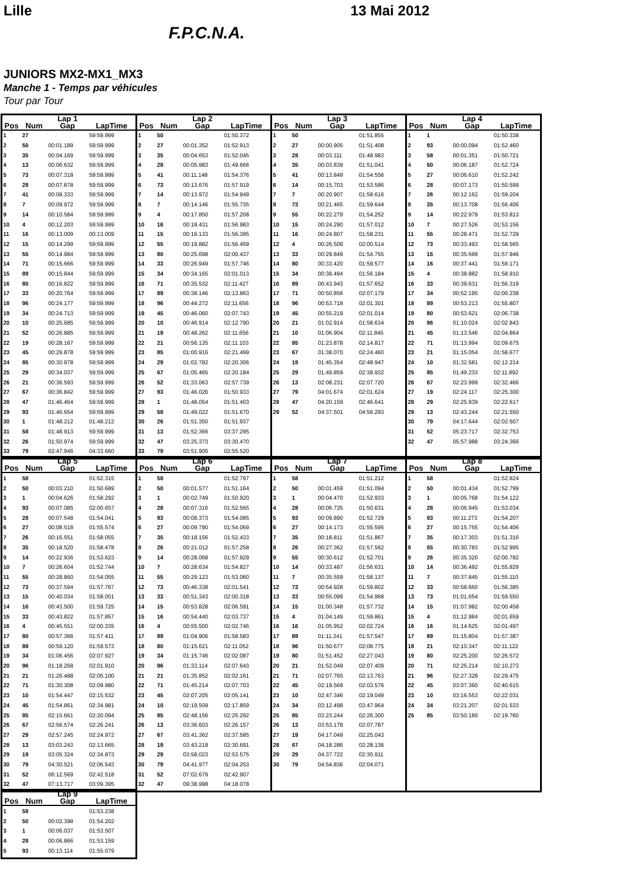Lille 13 Mai 2012
F.P.C.N.A.
JUNIORS MX2-MX1_MX3
Manche 1 - Temps par véhicules
Tour par Tour
| | | Lap 1 | |
| --- | --- | --- | --- |
| Pos | Num | Gap | LapTime |
| 1 | 27 | | 59:59.999 |
| 2 | 50 | 00:01.189 | 59:59.999 |
| 3 | 35 | 00:04.169 | 59:59.999 |
| 4 | 13 | 00:06.632 | 59:59.999 |
| 5 | 73 | 00:07.318 | 59:59.999 |
| 6 | 28 | 00:07.878 | 59:59.999 |
| 7 | 41 | 00:08.333 | 59:59.999 |
| 8 | 7 | 00:09.972 | 59:59.999 |
| 9 | 14 | 00:10.584 | 59:59.999 |
| 10 | 4 | 00:12.203 | 59:59.999 |
| 11 | 16 | 00:13.009 | 00:13.009 |
| 12 | 15 | 00:14.299 | 59:59.999 |
| 13 | 55 | 00:14.984 | 59:59.999 |
| 14 | 71 | 00:15.666 | 59:59.999 |
| 15 | 89 | 00:15.844 | 59:59.999 |
| 16 | 80 | 00:16.822 | 59:59.999 |
| 17 | 33 | 00:20.764 | 59:59.999 |
| 18 | 96 | 00:24.177 | 59:59.999 |
| 19 | 34 | 00:24.713 | 59:59.999 |
| 20 | 10 | 00:25.685 | 59:59.999 |
| 21 | 52 | 00:26.885 | 59:59.999 |
| 22 | 19 | 00:28.167 | 59:59.999 |
| 23 | 45 | 00:29.878 | 59:59.999 |
| 24 | 85 | 00:30.978 | 59:59.999 |
| 25 | 29 | 00:34.037 | 59:59.999 |
| 26 | 21 | 00:36.593 | 59:59.999 |
| 27 | 67 | 00:36.842 | 59:59.999 |
| 28 | 47 | 01:46.464 | 59:59.999 |
| 29 | 93 | 01:46.654 | 59:59.999 |
| 30 | 1 | 01:48.212 | 01:48.212 |
| 31 | 58 | 01:48.913 | 59:59.999 |
| 32 | 26 | 01:50.974 | 59:59.999 |
| 33 | 79 | 02:47.946 | 04:33.660 |
| | | Lap 2 | |
| --- | --- | --- | --- |
| Pos | Num | Gap | LapTime |
| 1 | 50 | | 01:50.372 |
| 2 | 27 | 00:01.352 | 01:52.913 |
| 3 | 35 | 00:04.653 | 01:52.045 |
| 4 | 28 | 00:05.983 | 01:49.666 |
| 5 | 41 | 00:11.148 | 01:54.376 |
| 6 | 73 | 00:13.676 | 01:57.919 |
| 7 | 14 | 00:13.972 | 01:54.949 |
| 8 | 7 | 00:14.146 | 01:55.735 |
| 9 | 4 | 00:17.850 | 01:57.208 |
| 10 | 16 | 00:18.431 | 01:56.983 |
| 11 | 15 | 00:19.133 | 01:56.395 |
| 12 | 55 | 00:19.882 | 01:56.459 |
| 13 | 80 | 00:25.698 | 02:00.437 |
| 14 | 33 | 00:26.949 | 01:57.746 |
| 15 | 34 | 00:34.165 | 02:01.013 |
| 16 | 71 | 00:35.532 | 02:11.427 |
| 17 | 89 | 00:38.146 | 02:13.863 |
| 18 | 96 | 00:44.272 | 02:11.656 |
| 19 | 45 | 00:46.060 | 02:07.743 |
| 20 | 10 | 00:46.914 | 02:12.790 |
| 21 | 19 | 00:48.262 | 02:11.656 |
| 22 | 21 | 00:56.135 | 02:11.103 |
| 23 | 85 | 01:00.916 | 02:21.499 |
| 24 | 29 | 01:02.782 | 02:20.306 |
| 25 | 67 | 01:05.465 | 02:20.184 |
| 26 | 52 | 01:33.063 | 02:57.739 |
| 27 | 93 | 01:46.026 | 01:50.933 |
| 28 | 1 | 01:48.054 | 01:51.403 |
| 29 | 58 | 01:49.022 | 01:51.670 |
| 30 | 26 | 01:51.350 | 01:51.937 |
| 31 | 13 | 01:52.366 | 03:37.295 |
| 32 | 47 | 03:25.373 | 03:30.470 |
| 33 | 79 | 03:51.905 | 02:55.520 |
| | | Lap 3 | |
| --- | --- | --- | --- |
| Pos | Num | Gap | LapTime |
| 1 | 50 | | 01:51.855 |
| 2 | 27 | 00:00.905 | 01:51.408 |
| 3 | 28 | 00:03.111 | 01:48.983 |
| 4 | 35 | 00:03.839 | 01:51.041 |
| 5 | 41 | 00:13.849 | 01:54.556 |
| 6 | 14 | 00:15.703 | 01:53.586 |
| 7 | 7 | 00:20.907 | 01:58.616 |
| 8 | 73 | 00:21.465 | 01:59.644 |
| 9 | 55 | 00:22.279 | 01:54.252 |
| 10 | 15 | 00:24.290 | 01:57.012 |
| 11 | 16 | 00:24.807 | 01:58.231 |
| 12 | 4 | 00:26.509 | 02:00.514 |
| 13 | 33 | 00:29.849 | 01:54.755 |
| 14 | 80 | 00:33.420 | 01:59.577 |
| 15 | 34 | 00:38.494 | 01:56.184 |
| 16 | 89 | 00:43.943 | 01:57.652 |
| 17 | 71 | 00:50.856 | 02:07.179 |
| 18 | 96 | 00:53.718 | 02:01.301 |
| 19 | 45 | 00:55.219 | 02:01.014 |
| 20 | 21 | 01:02.914 | 01:58.634 |
| 21 | 10 | 01:06.904 | 02:11.845 |
| 22 | 85 | 01:23.878 | 02:14.817 |
| 23 | 67 | 01:38.070 | 02:24.460 |
| 24 | 19 | 01:45.354 | 02:48.947 |
| 25 | 29 | 01:49.859 | 02:38.932 |
| 26 | 13 | 02:08.231 | 02:07.720 |
| 27 | 79 | 04:01.674 | 02:01.624 |
| 28 | 47 | 04:20.159 | 02:46.641 |
| 29 | 52 | 04:37.501 | 04:56.293 |
| | | Lap 4 | |
| --- | --- | --- | --- |
| Pos | Num | Gap | LapTime |
| 1 | 1 | | 01:50.338 |
| 2 | 93 | 00:00.094 | 01:52.460 |
| 3 | 58 | 00:01.351 | 01:50.721 |
| 4 | 50 | 00:06.187 | 01:52.724 |
| 5 | 27 | 00:06.610 | 01:52.242 |
| 6 | 28 | 00:07.173 | 01:50.599 |
| 7 | 26 | 00:12.162 | 01:59.204 |
| 8 | 35 | 00:13.708 | 01:56.406 |
| 9 | 14 | 00:22.979 | 01:53.813 |
| 10 | 7 | 00:27.526 | 01:53.156 |
| 11 | 55 | 00:28.471 | 01:52.729 |
| 12 | 73 | 00:33.493 | 01:58.565 |
| 13 | 15 | 00:35.699 | 01:57.946 |
| 14 | 16 | 00:37.441 | 01:59.171 |
| 15 | 4 | 00:38.882 | 01:58.910 |
| 16 | 33 | 00:39.631 | 01:56.319 |
| 17 | 34 | 00:52.195 | 02:00.238 |
| 18 | 89 | 00:53.213 | 01:55.807 |
| 19 | 80 | 00:53.621 | 02:06.738 |
| 20 | 96 | 01:10.024 | 02:02.843 |
| 21 | 45 | 01:13.546 | 02:04.864 |
| 22 | 71 | 01:13.994 | 02:09.675 |
| 23 | 21 | 01:15.054 | 01:58.677 |
| 24 | 10 | 01:32.581 | 02:12.214 |
| 25 | 85 | 01:49.233 | 02:11.892 |
| 26 | 67 | 02:23.999 | 02:32.466 |
| 27 | 19 | 02:24.117 | 02:25.300 |
| 28 | 29 | 02:25.939 | 02:22.617 |
| 29 | 13 | 02:43.244 | 02:21.550 |
| 30 | 79 | 04:17.644 | 02:02.507 |
| 31 | 52 | 05:23.717 | 02:32.753 |
| 32 | 47 | 05:57.988 | 03:24.366 |
| | | Lap 5 | |
| --- | --- | --- | --- |
| Pos | Num | Gap | LapTime |
| 1 | 58 | | 01:52.315 |
| 2 | 50 | 00:03.210 | 01:50.689 |
| 3 | 1 | 00:04.626 | 01:58.292 |
| 4 | 93 | 00:07.085 | 02:00.657 |
| 5 | 28 | 00:07.548 | 01:54.041 |
| 6 | 27 | 00:08.518 | 01:55.574 |
| 7 | 26 | 00:16.551 | 01:58.055 |
| 8 | 35 | 00:18.520 | 01:58.478 |
| 9 | 14 | 00:22.936 | 01:53.623 |
| 10 | 7 | 00:26.604 | 01:52.744 |
| 11 | 55 | 00:28.860 | 01:54.055 |
| 12 | 73 | 00:37.594 | 01:57.767 |
| 13 | 15 | 00:40.034 | 01:58.001 |
| 14 | 16 | 00:43.500 | 01:59.725 |
| 15 | 33 | 00:43.822 | 01:57.857 |
| 16 | 4 | 00:45.551 | 02:00.335 |
| 17 | 80 | 00:57.366 | 01:57.411 |
| 18 | 89 | 00:59.120 | 01:59.573 |
| 19 | 34 | 01:06.456 | 02:07.927 |
| 20 | 96 | 01:18.268 | 02:01.910 |
| 21 | 21 | 01:26.488 | 02:05.100 |
| 22 | 71 | 01:30.308 | 02:09.980 |
| 23 | 10 | 01:54.447 | 02:15.532 |
| 24 | 45 | 01:54.861 | 02:34.981 |
| 25 | 85 | 02:15.661 | 02:20.094 |
| 26 | 67 | 02:56.574 | 02:26.241 |
| 27 | 29 | 02:57.245 | 02:24.972 |
| 28 | 13 | 03:03.243 | 02:13.665 |
| 29 | 19 | 03:05.324 | 02:34.873 |
| 30 | 79 | 04:30.521 | 02:06.543 |
| 31 | 52 | 06:12.569 | 02:42.518 |
| 32 | 47 | 07:13.717 | 03:09.395 |
| | | Lap 6 | |
| --- | --- | --- | --- |
| Pos | Num | Gap | LapTime |
| 1 | 58 | | 01:52.797 |
| 2 | 50 | 00:01.577 | 01:51.164 |
| 3 | 1 | 00:02.749 | 01:50.920 |
| 4 | 28 | 00:07.316 | 01:52.565 |
| 5 | 93 | 00:08.373 | 01:54.085 |
| 6 | 27 | 00:09.790 | 01:54.069 |
| 7 | 35 | 00:18.156 | 01:52.433 |
| 8 | 26 | 00:21.012 | 01:57.258 |
| 9 | 14 | 00:28.068 | 01:57.929 |
| 10 | 7 | 00:28.634 | 01:54.827 |
| 11 | 55 | 00:29.123 | 01:53.060 |
| 12 | 73 | 00:46.338 | 02:01.541 |
| 13 | 33 | 00:51.343 | 02:00.318 |
| 14 | 15 | 00:53.828 | 02:06.591 |
| 15 | 16 | 00:54.440 | 02:03.737 |
| 16 | 4 | 00:55.500 | 02:02.746 |
| 17 | 89 | 01:04.906 | 01:58.583 |
| 18 | 80 | 01:15.621 | 02:11.052 |
| 19 | 34 | 01:15.746 | 02:02.087 |
| 20 | 96 | 01:33.114 | 02:07.643 |
| 21 | 21 | 01:35.852 | 02:02.161 |
| 22 | 71 | 01:45.214 | 02:07.703 |
| 23 | 45 | 02:07.205 | 02:05.141 |
| 24 | 10 | 02:19.509 | 02:17.859 |
| 25 | 85 | 02:48.156 | 02:25.292 |
| 26 | 13 | 03:36.603 | 02:26.157 |
| 27 | 67 | 03:41.362 | 02:37.585 |
| 28 | 19 | 03:43.218 | 02:30.691 |
| 29 | 29 | 03:58.023 | 02:53.575 |
| 30 | 79 | 04:41.977 | 02:04.253 |
| 31 | 52 | 07:02.679 | 02:42.907 |
| 32 | 47 | 09:38.998 | 04:18.078 |
| | | Lap 7 | |
| --- | --- | --- | --- |
| Pos | Num | Gap | LapTime |
| 1 | 58 | | 01:51.212 |
| 2 | 50 | 00:01.459 | 01:51.094 |
| 3 | 1 | 00:04.470 | 01:52.933 |
| 4 | 28 | 00:06.735 | 01:50.631 |
| 5 | 93 | 00:09.890 | 01:52.729 |
| 6 | 27 | 00:14.173 | 01:55.595 |
| 7 | 35 | 00:18.811 | 01:51.867 |
| 8 | 26 | 00:27.362 | 01:57.562 |
| 9 | 55 | 00:30.612 | 01:52.701 |
| 10 | 14 | 00:33.487 | 01:56.631 |
| 11 | 7 | 00:35.559 | 01:58.137 |
| 12 | 73 | 00:54.928 | 01:59.802 |
| 13 | 33 | 00:55.099 | 01:54.968 |
| 14 | 15 | 01:00.348 | 01:57.732 |
| 15 | 4 | 01:04.149 | 01:59.861 |
| 16 | 16 | 01:05.952 | 02:02.724 |
| 17 | 89 | 01:11.241 | 01:57.547 |
| 18 | 96 | 01:50.677 | 02:08.775 |
| 19 | 80 | 01:51.452 | 02:27.043 |
| 20 | 21 | 01:52.049 | 02:07.409 |
| 21 | 71 | 02:07.765 | 02:13.763 |
| 22 | 45 | 02:19.569 | 02:03.576 |
| 23 | 10 | 02:47.346 | 02:19.049 |
| 24 | 34 | 03:12.498 | 03:47.964 |
| 25 | 85 | 03:23.244 | 02:26.300 |
| 26 | 13 | 03:53.178 | 02:07.787 |
| 27 | 19 | 04:17.049 | 02:25.043 |
| 28 | 67 | 04:18.286 | 02:28.136 |
| 29 | 29 | 04:37.722 | 02:30.911 |
| 30 | 79 | 04:54.836 | 02:04.071 |
| | | Lap 8 | |
| --- | --- | --- | --- |
| Pos | Num | Gap | LapTime |
| 1 | 58 | | 01:52.824 |
| 2 | 50 | 00:01.434 | 01:52.799 |
| 3 | 1 | 00:05.768 | 01:54.122 |
| 4 | 28 | 00:06.945 | 01:53.034 |
| 5 | 93 | 00:11.273 | 01:54.207 |
| 6 | 27 | 00:15.755 | 01:54.406 |
| 7 | 35 | 00:17.303 | 01:51.316 |
| 8 | 55 | 00:30.783 | 01:52.995 |
| 9 | 26 | 00:35.320 | 02:00.782 |
| 10 | 14 | 00:36.492 | 01:55.829 |
| 11 | 7 | 00:37.845 | 01:55.110 |
| 12 | 33 | 00:58.660 | 01:56.385 |
| 13 | 73 | 01:01.654 | 01:59.550 |
| 14 | 15 | 01:07.982 | 02:00.458 |
| 15 | 4 | 01:12.984 | 02:01.659 |
| 16 | 16 | 01:14.625 | 02:01.497 |
| 17 | 89 | 01:15.804 | 01:57.387 |
| 18 | 21 | 02:10.347 | 02:11.122 |
| 19 | 80 | 02:25.200 | 02:26.572 |
| 20 | 71 | 02:25.214 | 02:10.273 |
| 21 | 96 | 02:27.328 | 02:29.475 |
| 22 | 45 | 03:07.360 | 02:40.615 |
| 23 | 10 | 03:16.553 | 02:22.031 |
| 24 | 34 | 03:21.207 | 02:01.533 |
| 25 | 85 | 03:50.180 | 02:19.760 |
| | | Lap 9 | |
| --- | --- | --- | --- |
| Pos | Num | Gap | LapTime |
| 1 | 58 | | 01:53.238 |
| 2 | 50 | 00:02.398 | 01:54.202 |
| 3 | 1 | 00:06.037 | 01:53.507 |
| 4 | 28 | 00:06.866 | 01:53.159 |
| 5 | 93 | 00:13.114 | 01:55.079 |